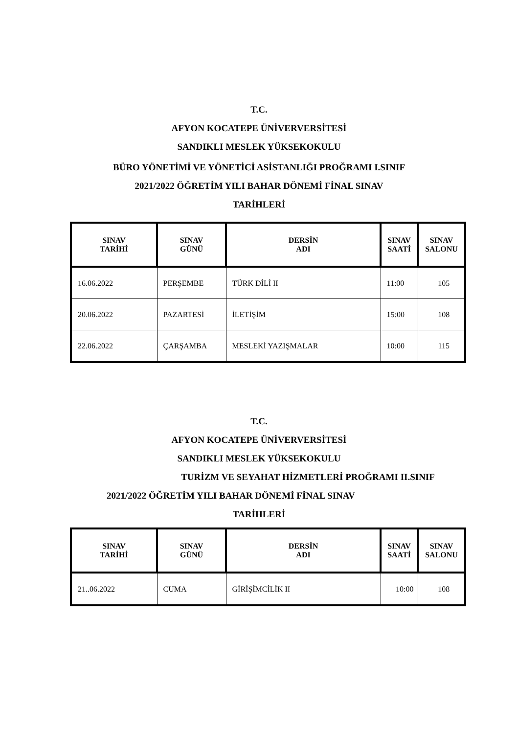T.C.
AFYON KOCATEPE ÜNİVERVERSİTESİ
SANDIKLI MESLEK YÜKSEKOKULU
BÜRO YÖNETİMİ VE YÖNETİCİ ASİSTANLIĞI PROĞRAMI I.SINIF
2021/2022 ÖĞRETİM YILI BAHAR DÖNEMİ FİNAL SINAV
TARİHLERİ
| SINAV TARİHİ | SINAV GÜNÜ | DERSİN ADI | SINAV SAATİ | SINAV SALONU |
| --- | --- | --- | --- | --- |
| 16.06.2022 | PERŞEMBE | TÜRK DİLİ II | 11:00 | 105 |
| 20.06.2022 | PAZARTESİ | İLETİŞİM | 15:00 | 108 |
| 22.06.2022 | ÇARŞAMBA | MESLEKİ YAZIŞMALAR | 10:00 | 115 |
T.C.
AFYON KOCATEPE ÜNİVERVERSİTESİ
SANDIKLI MESLEK YÜKSEKOKULU
TURİZM VE SEYAHAT HİZMETLERİ PROĞRAMI II.SINIF
2021/2022 ÖĞRETİM YILI BAHAR DÖNEMİ FİNAL SINAV
TARİHLERİ
| SINAV TARİHİ | SINAV GÜNÜ | DERSİN ADI | SINAV SAATİ | SINAV SALONU |
| --- | --- | --- | --- | --- |
| 21..06.2022 | CUMA | GİRİŞİMCİLİK II | 10:00 | 108 |